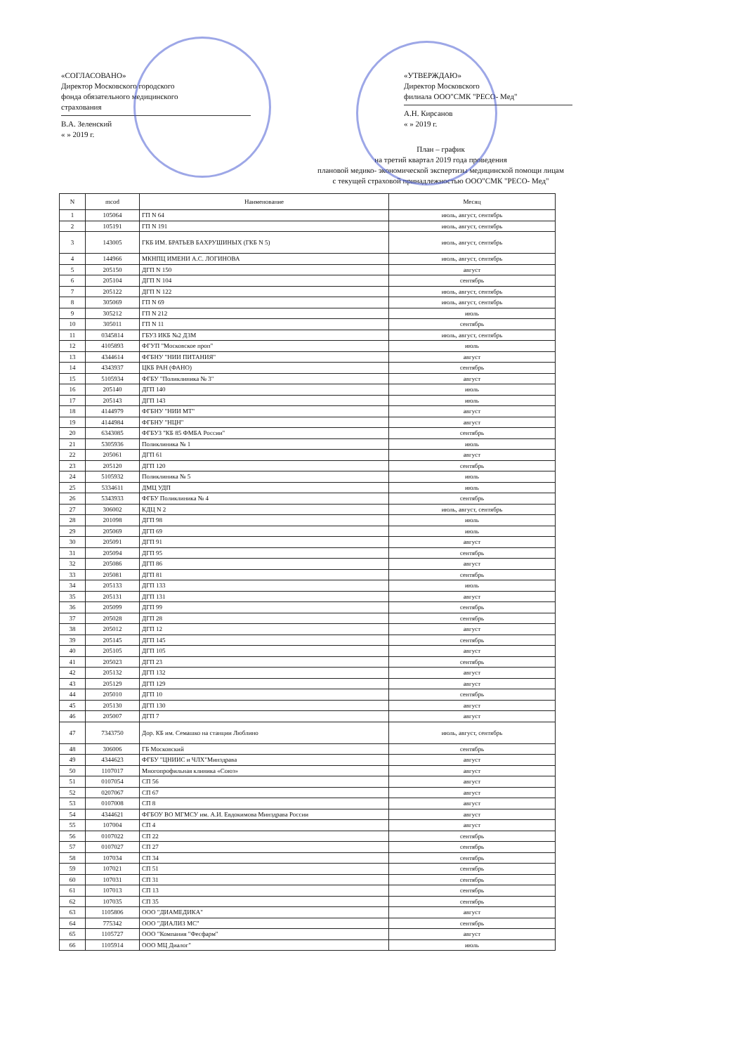«СОГЛАСОВАНО»
Директор Московского городского
фонда обязательного медицинского
страхования
В.А. Зеленский
« » 2019 г.
«УТВЕРЖДАЮ»
Директор Московского
филиала ООО"СМК "РЕСО- Мед"
А.Н. Кирсанов
« » 2019 г.
План – график
на третий квартал 2019 года проведения
плановой медико- экономической экспертизы медицинской помощи лицам
с текущей страховой принадлежностью ООО"СМК "РЕСО- Мед"
| N | mcod | Наименование | Месяц |
| --- | --- | --- | --- |
| 1 | 105064 | ГП N 64 | июль, август, сентябрь |
| 2 | 105191 | ГП N 191 | июль, август, сентябрь |
| 3 | 143005 | ГКБ ИМ. БРАТЬЕВ БАХРУШИНЫХ (ГКБ N 5) | июль, август, сентябрь |
| 4 | 144966 | МКНПЦ ИМЕНИ А.С. ЛОГИНОВА | июль, август, сентябрь |
| 5 | 205150 | ДГП N 150 | август |
| 6 | 205104 | ДГП N 104 | сентябрь |
| 7 | 205122 | ДГП N 122 | июль, август, сентябрь |
| 8 | 305069 | ГП N 69 | июль, август, сентябрь |
| 9 | 305212 | ГП N 212 | июль |
| 10 | 305011 | ГП N 11 | сентябрь |
| 11 | 0345814 | ГБУЗ ИКБ №2 ДЗМ | июль, август, сентябрь |
| 12 | 4105893 | ФГУП "Московское проп" | июль |
| 13 | 4344614 | ФГБНУ "НИИ ПИТАНИЯ" | август |
| 14 | 4343937 | ЦКБ РАН (ФАНО) | сентябрь |
| 15 | 5105934 | ФГБУ "Поликлиника № 3" | август |
| 16 | 205140 | ДГП 140 | июль |
| 17 | 205143 | ДГП 143 | июль |
| 18 | 4144979 | ФГБНУ "НИИ МТ" | август |
| 19 | 4144984 | ФГБНУ "НЦН" | август |
| 20 | 6343085 | ФГБУЗ "КБ 85 ФМБА России" | сентябрь |
| 21 | 5305936 | Поликлиника № 1 | июль |
| 22 | 205061 | ДГП 61 | август |
| 23 | 205120 | ДГП 120 | сентябрь |
| 24 | 5105932 | Поликлиника № 5 | июль |
| 25 | 5334611 | ДМЦ УДП | июль |
| 26 | 5343933 | ФГБУ Поликлиника № 4 | сентябрь |
| 27 | 306002 | КДЦ N 2 | июль, август, сентябрь |
| 28 | 201098 | ДГП 98 | июль |
| 29 | 205069 | ДГП 69 | июль |
| 30 | 205091 | ДГП 91 | август |
| 31 | 205094 | ДГП 95 | сентябрь |
| 32 | 205086 | ДГП 86 | август |
| 33 | 205081 | ДГП 81 | сентябрь |
| 34 | 205133 | ДГП 133 | июль |
| 35 | 205131 | ДГП 131 | август |
| 36 | 205099 | ДГП 99 | сентябрь |
| 37 | 205028 | ДГП 28 | сентябрь |
| 38 | 205012 | ДГП 12 | август |
| 39 | 205145 | ДГП 145 | сентябрь |
| 40 | 205105 | ДГП 105 | август |
| 41 | 205023 | ДГП 23 | сентябрь |
| 42 | 205132 | ДГП 132 | август |
| 43 | 205129 | ДГП 129 | август |
| 44 | 205010 | ДГП 10 | сентябрь |
| 45 | 205130 | ДГП 130 | август |
| 46 | 205007 | ДГП 7 | август |
| 47 | 7343750 | Дор. КБ им. Семашко на станции Люблино | июль, август, сентябрь |
| 48 | 306006 | ГБ Московский | сентябрь |
| 49 | 4344623 | ФГБУ "ЦНИИС и ЧЛХ"Минздрава | август |
| 50 | 1107017 | Многопрофильная клиника «Союз» | август |
| 51 | 0107054 | СП 56 | август |
| 52 | 0207067 | СП 67 | август |
| 53 | 0107008 | СП 8 | август |
| 54 | 4344621 | ФГБОУ ВО МГМСУ им. А.И. Евдокимова Минздрава России | август |
| 55 | 107004 | СП 4 | август |
| 56 | 0107022 | СП 22 | сентябрь |
| 57 | 0107027 | СП 27 | сентябрь |
| 58 | 107034 | СП 34 | сентябрь |
| 59 | 107021 | СП 51 | сентябрь |
| 60 | 107031 | СП 31 | сентябрь |
| 61 | 107013 | СП 13 | сентябрь |
| 62 | 107035 | СП 35 | сентябрь |
| 63 | 1105806 | ООО "ДИАМЕДИКА" | август |
| 64 | 775342 | ООО "ДИАЛИЗ МС" | сентябрь |
| 65 | 1105727 | ООО "Компания "Фесфарм" | август |
| 66 | 1105914 | ООО МЦ Диалог" | июль |